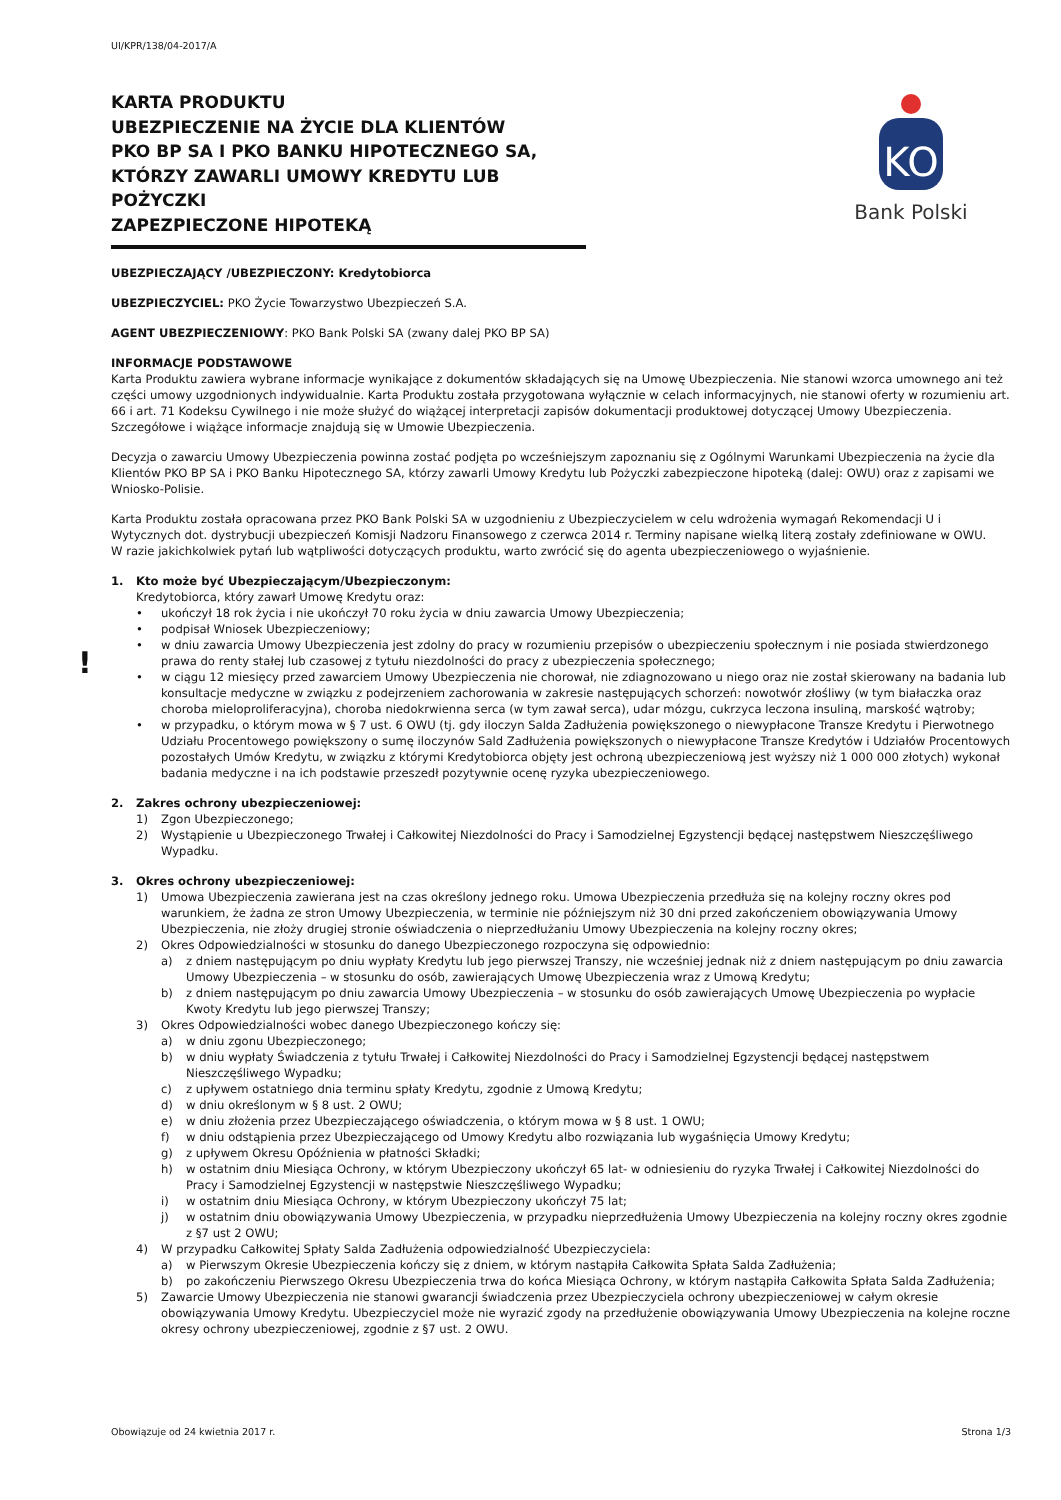UI/KPR/138/04-2017/A
KARTA PRODUKTU
UBEZPIECZENIE NA ŻYCIE DLA KLIENTÓW
PKO BP SA I PKO BANKU HIPOTECZNEGO SA,
KTÓRZY ZAWARLI UMOWY KREDYTU LUB POŻYCZKI
ZAPEZPIECZONE HIPOTEKĄ
KO
Bank Polski
UBEZPIECZAJĄCY /UBEZPIECZONY: Kredytobiorca
UBEZPIECZYCIEL: PKO Życie Towarzystwo Ubezpieczeń S.A.
AGENT UBEZPIECZENIOWY: PKO Bank Polski SA (zwany dalej PKO BP SA)
INFORMACJE PODSTAWOWE
Karta Produktu zawiera wybrane informacje wynikające z dokumentów składających się na Umowę Ubezpieczenia. Nie stanowi wzorca umownego ani też części umowy uzgodnionych indywidualnie. Karta Produktu została przygotowana wyłącznie w celach informacyjnych, nie stanowi oferty w rozumieniu art. 66 i art. 71 Kodeksu Cywilnego i nie może służyć do wiążącej interpretacji zapisów dokumentacji produktowej dotyczącej Umowy Ubezpieczenia. Szczegółowe i wiążące informacje znajdują się w Umowie Ubezpieczenia.
Decyzja o zawarciu Umowy Ubezpieczenia powinna zostać podjęta po wcześniejszym zapoznaniu się z Ogólnymi Warunkami Ubezpieczenia na życie dla Klientów PKO BP SA i PKO Banku Hipotecznego SA, którzy zawarli Umowy Kredytu lub Pożyczki zabezpieczone hipoteką (dalej: OWU) oraz z zapisami we Wniosko-Polisie.
Karta Produktu została opracowana przez PKO Bank Polski SA w uzgodnieniu z Ubezpieczycielem w celu wdrożenia wymagań Rekomendacji U i Wytycznych dot. dystrybucji ubezpieczeń Komisji Nadzoru Finansowego z czerwca 2014 r. Terminy napisane wielką literą zostały zdefiniowane w OWU.
W razie jakichkolwiek pytań lub wątpliwości dotyczących produktu, warto zwrócić się do agenta ubezpieczeniowego o wyjaśnienie.
!
1. Kto może być Ubezpieczającym/Ubezpieczonym:
Kredytobiorca, który zawarł Umowę Kredytu oraz:
• ukończył 18 rok życia i nie ukończył 70 roku życia w dniu zawarcia Umowy Ubezpieczenia;
• podpisał Wniosek Ubezpieczeniowy;
• w dniu zawarcia Umowy Ubezpieczenia jest zdolny do pracy w rozumieniu przepisów o ubezpieczeniu społecznym i nie posiada stwierdzonego prawa do renty stałej lub czasowej z tytułu niezdolności do pracy z ubezpieczenia społecznego;
• w ciągu 12 miesięcy przed zawarciem Umowy Ubezpieczenia nie chorował, nie zdiagnozowano u niego oraz nie został skierowany na badania lub konsultacje medyczne w związku z podejrzeniem zachorowania w zakresie następujących schorzeń: nowotwór złośliwy (w tym białaczka oraz choroba mieloproliferacyjna), choroba niedokrwienna serca (w tym zawał serca), udar mózgu, cukrzyca leczona insuliną, marskość wątroby;
• w przypadku, o którym mowa w § 7 ust. 6 OWU (tj. gdy iloczyn Salda Zadłużenia powiększonego o niewypłacone Transze Kredytu i Pierwotnego Udziału Procentowego powiększony o sumę iloczynów Sald Zadłużenia powiększonych o niewypłacone Transze Kredytów i Udziałów Procentowych pozostałych Umów Kredytu, w związku z którymi Kredytobiorca objęty jest ochroną ubezpieczeniową jest wyższy niż 1 000 000 złotych) wykonał badania medyczne i na ich podstawie przeszedł pozytywnie ocenę ryzyka ubezpieczeniowego.
2. Zakres ochrony ubezpieczeniowej:
1) Zgon Ubezpieczonego;
2) Wystąpienie u Ubezpieczonego Trwałej i Całkowitej Niezdolności do Pracy i Samodzielnej Egzystencji będącej następstwem Nieszczęśliwego Wypadku.
3. Okres ochrony ubezpieczeniowej:
1) Umowa Ubezpieczenia zawierana jest na czas określony jednego roku. Umowa Ubezpieczenia przedłuża się na kolejny roczny okres pod warunkiem, że żadna ze stron Umowy Ubezpieczenia, w terminie nie późniejszym niż 30 dni przed zakończeniem obowiązywania Umowy Ubezpieczenia, nie złoży drugiej stronie oświadczenia o nieprzedłużaniu Umowy Ubezpieczenia na kolejny roczny okres;
2) Okres Odpowiedzialności w stosunku do danego Ubezpieczonego rozpoczyna się odpowiednio:
a) z dniem następującym po dniu wypłaty Kredytu lub jego pierwszej Transzy, nie wcześniej jednak niż z dniem następującym po dniu zawarcia Umowy Ubezpieczenia – w stosunku do osób, zawierających Umowę Ubezpieczenia wraz z Umową Kredytu;
b) z dniem następującym po dniu zawarcia Umowy Ubezpieczenia – w stosunku do osób zawierających Umowę Ubezpieczenia po wypłacie Kwoty Kredytu lub jego pierwszej Transzy;
3) Okres Odpowiedzialności wobec danego Ubezpieczonego kończy się:
a) w dniu zgonu Ubezpieczonego;
b) w dniu wypłaty Świadczenia z tytułu Trwałej i Całkowitej Niezdolności do Pracy i Samodzielnej Egzystencji będącej następstwem Nieszczęśliwego Wypadku;
c) z upływem ostatniego dnia terminu spłaty Kredytu, zgodnie z Umową Kredytu;
d) w dniu określonym w § 8 ust. 2 OWU;
e) w dniu złożenia przez Ubezpieczającego oświadczenia, o którym mowa w § 8 ust. 1 OWU;
f) w dniu odstąpienia przez Ubezpieczającego od Umowy Kredytu albo rozwiązania lub wygaśnięcia Umowy Kredytu;
g) z upływem Okresu Opóźnienia w płatności Składki;
h) w ostatnim dniu Miesiąca Ochrony, w którym Ubezpieczony ukończył 65 lat- w odniesieniu do ryzyka Trwałej i Całkowitej Niezdolności do Pracy i Samodzielnej Egzystencji w następstwie Nieszczęśliwego Wypadku;
i) w ostatnim dniu Miesiąca Ochrony, w którym Ubezpieczony ukończył 75 lat;
j) w ostatnim dniu obowiązywania Umowy Ubezpieczenia, w przypadku nieprzedłużenia Umowy Ubezpieczenia na kolejny roczny okres zgodnie z §7 ust 2 OWU;
4) W przypadku Całkowitej Spłaty Salda Zadłużenia odpowiedzialność Ubezpieczyciela:
a) w Pierwszym Okresie Ubezpieczenia kończy się z dniem, w którym nastąpiła Całkowita Spłata Salda Zadłużenia;
b) po zakończeniu Pierwszego Okresu Ubezpieczenia trwa do końca Miesiąca Ochrony, w którym nastąpiła Całkowita Spłata Salda Zadłużenia;
5) Zawarcie Umowy Ubezpieczenia nie stanowi gwarancji świadczenia przez Ubezpieczyciela ochrony ubezpieczeniowej w całym okresie obowiązywania Umowy Kredytu. Ubezpieczyciel może nie wyrazić zgody na przedłużenie obowiązywania Umowy Ubezpieczenia na kolejne roczne okresy ochrony ubezpieczeniowej, zgodnie z §7 ust. 2 OWU.
Obowiązuje od 24 kwietnia 2017 r. Strona 1/3